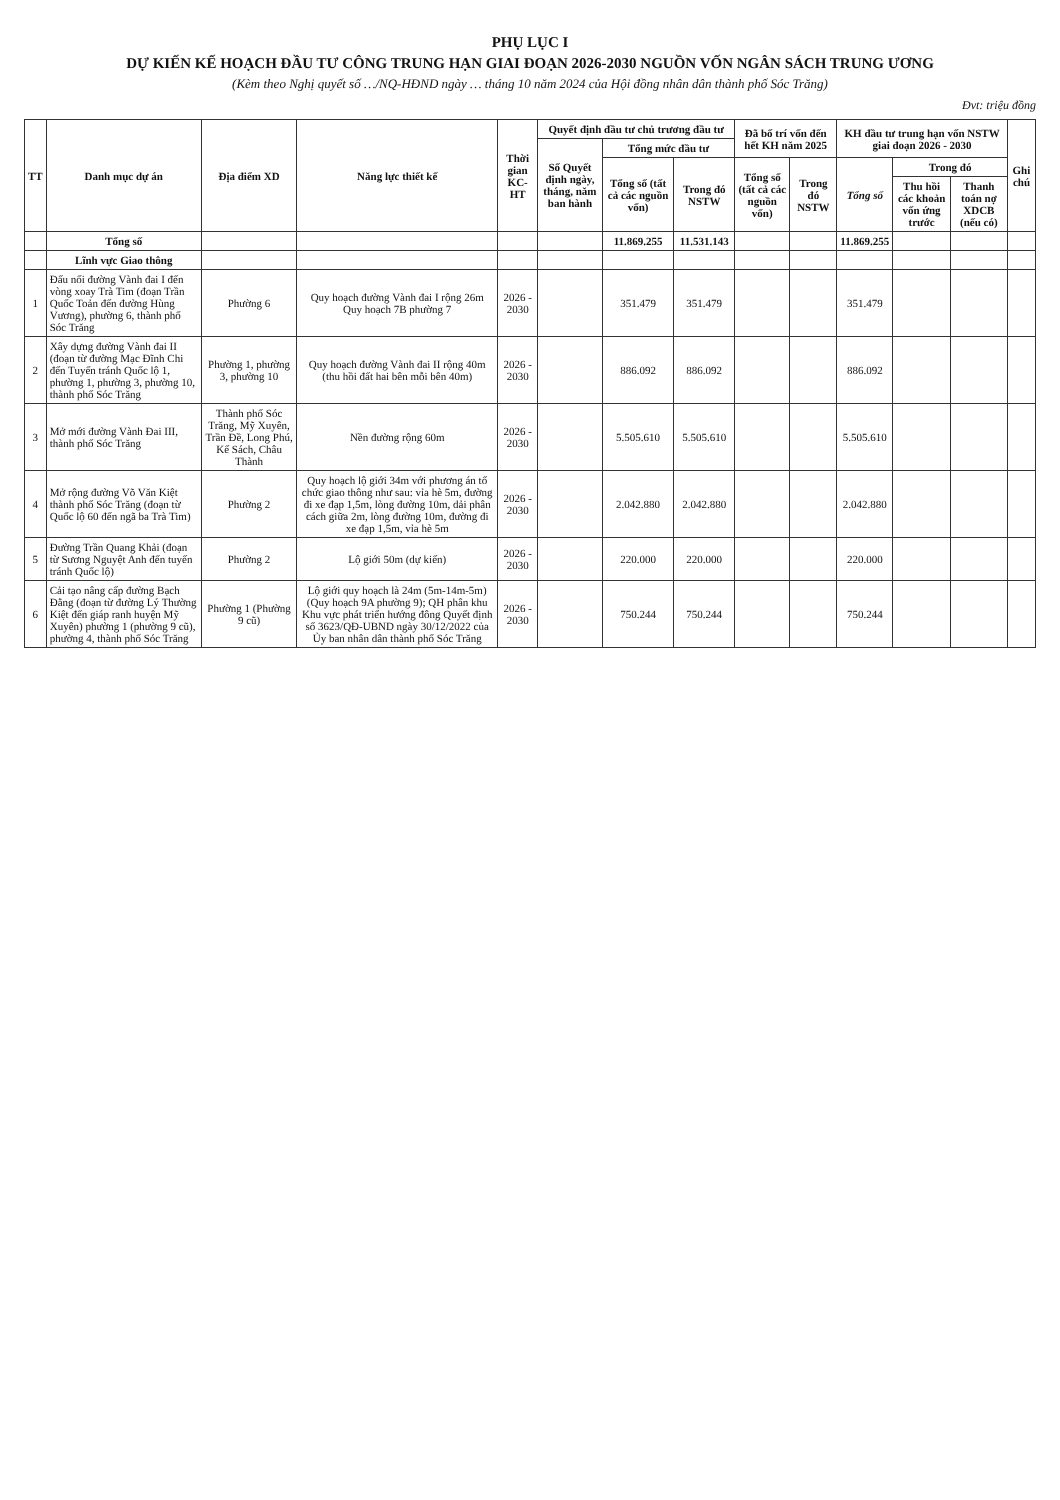PHỤ LỤC I
DỰ KIẾN KẾ HOẠCH ĐẦU TƯ CÔNG TRUNG HẠN GIAI ĐOẠN 2026-2030 NGUỒN VỐN NGÂN SÁCH TRUNG ƯƠNG
(Kèm theo Nghị quyết số …/NQ-HĐND ngày … tháng 10 năm 2024 của Hội đồng nhân dân thành phố Sóc Trăng)
Đvt: triệu đồng
| TT | Danh mục dự án | Địa điểm XD | Năng lực thiết kế | Thời gian KC-HT | Quyết định đầu tư chủ trương đầu tư | | | Đã bố trí vốn đến hết KH năm 2025 | | KH đầu tư trung hạn vốn NSTW giai đoạn 2026 - 2030 | | | Ghi chú |
| --- | --- | --- | --- | --- | --- | --- | --- | --- | --- | --- | --- | --- | --- |
| | | | | | Số Quyết định ngày, tháng, năm ban hành | Tổng mức đầu tư | | | | | | | |
| | | | | | | Tổng số (tất cả các nguồn vốn) | Trong đó NSTW | Tổng số (tất cả các nguồn vốn) | Trong đó NSTW | Tổng số | Trong đó | | |
| | | | | | | | | | | | Thu hồi các khoản vốn ứng trước | Thanh toán nợ XDCB (nếu có) | |
| | Tổng số | | | | | 11.869.255 | 11.531.143 | | | 11.869.255 | | | |
| | Lĩnh vực Giao thông | | | | | | | | | | | | |
| 1 | Đấu nối đường Vành đai I đến vòng xoay Trà Tim (đoạn Trần Quốc Toản đến đường Hùng Vương), phường 6, thành phố Sóc Trăng | Phường 6 | Quy hoạch đường Vành đai I rộng 26m Quy hoạch 7B phường 7 | 2026 - 2030 | | 351.479 | 351.479 | | | 351.479 | | | |
| 2 | Xây dựng đường Vành đai II (đoạn từ đường Mạc Đĩnh Chi đến Tuyến tránh Quốc lộ 1, phường 1, phường 3, phường 10, thành phố Sóc Trăng | Phường 1, phường 3, phường 10 | Quy hoạch đường Vành đai II rộng 40m (thu hồi đất hai bên mỗi bên 40m) | 2026 - 2030 | | 886.092 | 886.092 | | | 886.092 | | | |
| 3 | Mở mới đường Vành Đai III, thành phố Sóc Trăng | Thành phố Sóc Trăng, Mỹ Xuyên, Trần Đề, Long Phú, Kế Sách, Châu Thành | Nền đường rộng 60m | 2026 - 2030 | | 5.505.610 | 5.505.610 | | | 5.505.610 | | | |
| 4 | Mở rộng đường Võ Văn Kiệt thành phố Sóc Trăng (đoạn từ Quốc lộ 60 đến ngã ba Trà Tim) | Phường 2 | Quy hoạch lộ giới 34m với phương án tổ chức giao thông như sau: vỉa hè 5m, đường đi xe đạp 1,5m, lòng đường 10m, dải phân cách giữa 2m, lòng đường 10m, đường đi xe đạp 1,5m, vỉa hè 5m | 2026 - 2030 | | 2.042.880 | 2.042.880 | | | 2.042.880 | | | |
| 5 | Đường Trần Quang Khải (đoạn từ Sương Nguyệt Anh đến tuyến tránh Quốc lộ) | Phường 2 | Lộ giới 50m (dự kiến) | 2026 - 2030 | | 220.000 | 220.000 | | | 220.000 | | | |
| 6 | Cải tạo nâng cấp đường Bạch Đằng (đoạn từ đường Lý Thường Kiệt đến giáp ranh huyện Mỹ Xuyên) phường 1 (phường 9 cũ), phường 4, thành phố Sóc Trăng | Phường 1 (Phường 9 cũ) | Lộ giới quy hoạch là 24m (5m-14m-5m) (Quy hoạch 9A phường 9); QH phân khu Khu vực phát triển hướng đông Quyết định số 3623/QĐ-UBND ngày 30/12/2022 của Ủy ban nhân dân thành phố Sóc Trăng | 2026 - 2030 | | 750.244 | 750.244 | | | 750.244 | | | |